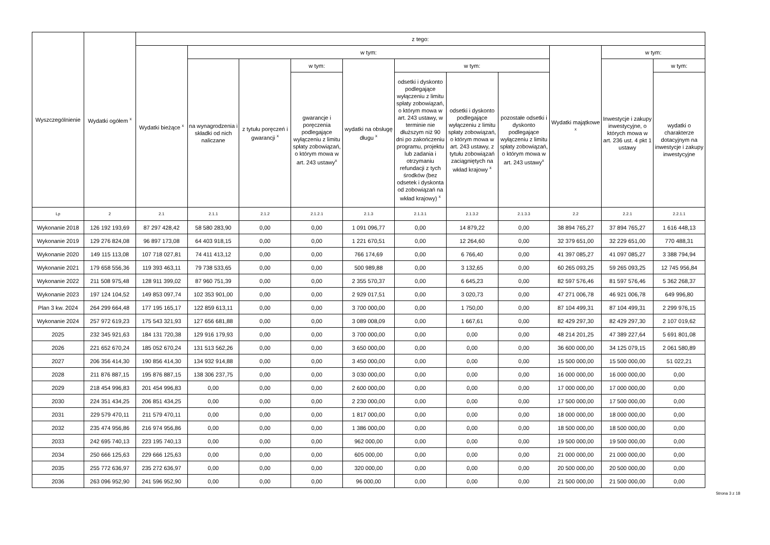| Wyszczególnienie | Wydatki ogółem <sup>x</sup> | z tego: | | | | | | | | | | |
| --- | --- | --- | --- | --- | --- | --- | --- | --- | --- | --- | --- | --- |
| | | Wydatki bieżące <sup>x</sup> | w tym: | | | | | | | Wydatki majątkowe <sup>x</sup> | w tym: | |
| | | | na wynagrodzenia i składki od nich naliczane | z tytułu poręczeń i gwarancji <sup>x</sup> | w tym: | wydatki na obsługę długu <sup>x</sup> | w tym: | | | | Inwestycje i zakupy inwestycyjne, o których mowa w art. 236 ust. 4 pkt 1 ustawy | w tym: |
| | | | | | gwarancje i poręczenia podlegające wyłączeniu z limitu spłaty zobowiązań, o którym mowa w art. 243 ustawy<sup>x</sup> | | odsetki i dyskonto podlegające wyłączeniu z limitu spłaty zobowiązań, o którym mowa w art. 243 ustawy, w terminie nie dłuższym niż 90 dni po zakończeniu programu, projektu lub zadania i otrzymaniu refundacji z tych środków (bez odsetek i dyskonta od zobowiązań na wkład krajowy) <sup>x</sup> | odsetki i dyskonto podlegające wyłączeniu z limitu spłaty zobowiązań, o którym mowa w art. 243 ustawy, z tytułu zobowiązań zaciągniętych na wkład krajowy <sup>x</sup> | pozostałe odsetki i dyskonto podlegające wyłączeniu z limitu spłaty zobowiązań, o którym mowa w art. 243 ustawy<sup>x</sup> | | | wydatki o charakterze dotacyjnym na inwestycje i zakupy inwestycyjne |
| Lp | 2 | 2.1 | 2.1.1 | 2.1.2 | 2.1.2.1 | 2.1.3 | 2.1.3.1 | 2.1.3.2 | 2.1.3.3 | 2.2 | 2.2.1 | 2.2.1.1 |
| Wykonanie 2018 | 126 192 193,69 | 87 297 428,42 | 58 580 283,90 | 0,00 | 0,00 | 1 091 096,77 | 0,00 | 14 879,22 | 0,00 | 38 894 765,27 | 37 894 765,27 | 1 616 448,13 |
| Wykonanie 2019 | 129 276 824,08 | 96 897 173,08 | 64 403 918,15 | 0,00 | 0,00 | 1 221 670,51 | 0,00 | 12 264,60 | 0,00 | 32 379 651,00 | 32 229 651,00 | 770 488,31 |
| Wykonanie 2020 | 149 115 113,08 | 107 718 027,81 | 74 411 413,12 | 0,00 | 0,00 | 766 174,69 | 0,00 | 6 766,40 | 0,00 | 41 397 085,27 | 41 097 085,27 | 3 388 794,94 |
| Wykonanie 2021 | 179 658 556,36 | 119 393 463,11 | 79 738 533,65 | 0,00 | 0,00 | 500 989,88 | 0,00 | 3 132,65 | 0,00 | 60 265 093,25 | 59 265 093,25 | 12 745 956,84 |
| Wykonanie 2022 | 211 508 975,48 | 128 911 399,02 | 87 960 751,39 | 0,00 | 0,00 | 2 355 570,37 | 0,00 | 6 645,23 | 0,00 | 82 597 576,46 | 81 597 576,46 | 5 362 268,37 |
| Wykonanie 2023 | 197 124 104,52 | 149 853 097,74 | 102 353 901,00 | 0,00 | 0,00 | 2 929 017,51 | 0,00 | 3 020,73 | 0,00 | 47 271 006,78 | 46 921 006,78 | 649 996,80 |
| Plan 3 kw. 2024 | 264 299 664,48 | 177 195 165,17 | 122 859 613,11 | 0,00 | 0,00 | 3 700 000,00 | 0,00 | 1 750,00 | 0,00 | 87 104 499,31 | 87 104 499,31 | 2 299 976,15 |
| Wykonanie 2024 | 257 972 619,23 | 175 543 321,93 | 127 656 681,88 | 0,00 | 0,00 | 3 089 008,09 | 0,00 | 1 667,61 | 0,00 | 82 429 297,30 | 82 429 297,30 | 2 107 019,62 |
| 2025 | 232 345 921,63 | 184 131 720,38 | 129 916 179,93 | 0,00 | 0,00 | 3 700 000,00 | 0,00 | 0,00 | 0,00 | 48 214 201,25 | 47 389 227,64 | 5 691 801,08 |
| 2026 | 221 652 670,24 | 185 052 670,24 | 131 513 562,26 | 0,00 | 0,00 | 3 650 000,00 | 0,00 | 0,00 | 0,00 | 36 600 000,00 | 34 125 079,15 | 2 061 580,89 |
| 2027 | 206 356 414,30 | 190 856 414,30 | 134 932 914,88 | 0,00 | 0,00 | 3 450 000,00 | 0,00 | 0,00 | 0,00 | 15 500 000,00 | 15 500 000,00 | 51 022,21 |
| 2028 | 211 876 887,15 | 195 876 887,15 | 138 306 237,75 | 0,00 | 0,00 | 3 030 000,00 | 0,00 | 0,00 | 0,00 | 16 000 000,00 | 16 000 000,00 | 0,00 |
| 2029 | 218 454 996,83 | 201 454 996,83 | 0,00 | 0,00 | 0,00 | 2 600 000,00 | 0,00 | 0,00 | 0,00 | 17 000 000,00 | 17 000 000,00 | 0,00 |
| 2030 | 224 351 434,25 | 206 851 434,25 | 0,00 | 0,00 | 0,00 | 2 230 000,00 | 0,00 | 0,00 | 0,00 | 17 500 000,00 | 17 500 000,00 | 0,00 |
| 2031 | 229 579 470,11 | 211 579 470,11 | 0,00 | 0,00 | 0,00 | 1 817 000,00 | 0,00 | 0,00 | 0,00 | 18 000 000,00 | 18 000 000,00 | 0,00 |
| 2032 | 235 474 956,86 | 216 974 956,86 | 0,00 | 0,00 | 0,00 | 1 386 000,00 | 0,00 | 0,00 | 0,00 | 18 500 000,00 | 18 500 000,00 | 0,00 |
| 2033 | 242 695 740,13 | 223 195 740,13 | 0,00 | 0,00 | 0,00 | 962 000,00 | 0,00 | 0,00 | 0,00 | 19 500 000,00 | 19 500 000,00 | 0,00 |
| 2034 | 250 666 125,63 | 229 666 125,63 | 0,00 | 0,00 | 0,00 | 605 000,00 | 0,00 | 0,00 | 0,00 | 21 000 000,00 | 21 000 000,00 | 0,00 |
| 2035 | 255 772 636,97 | 235 272 636,97 | 0,00 | 0,00 | 0,00 | 320 000,00 | 0,00 | 0,00 | 0,00 | 20 500 000,00 | 20 500 000,00 | 0,00 |
| 2036 | 263 096 952,90 | 241 596 952,90 | 0,00 | 0,00 | 0,00 | 96 000,00 | 0,00 | 0,00 | 0,00 | 21 500 000,00 | 21 500 000,00 | 0,00 |
Strona 3 z 18